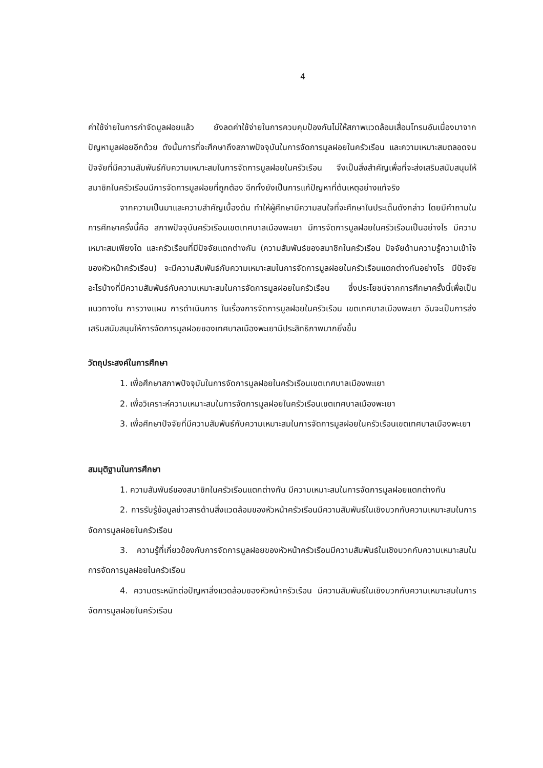4
ค่าใช้จ่ายในการกำจัดมูลฝอยแล้ว ยังลดค่าใช้จ่ายในการควบคุมป้องกันไม่ให้สภาพแวดล้อมเสื่อมโทรมอันเนื่องมาจากปัญหามูลฝอยอีกด้วย ดังนั้นการที่จะศึกษาถึงสภาพปัจจุบันในการจัดการมูลฝอยในครัวเรือน และความเหมาะสมตลอดจนปัจจัยที่มีความสัมพันธ์กับความเหมาะสมในการจัดการมูลฝอยในครัวเรือน จึงเป็นสิ่งสำคัญเพื่อที่จะส่งเสริมสนับสนุนให้สมาชิกในครัวเรือนมีการจัดการมูลฝอยที่ถูกต้อง อีกทั้งยังเป็นการแก้ปัญหาที่ต้นเหตุอย่างแท้จริง
จากความเป็นมาและความสำคัญเบื้องต้น ทำให้ผู้ศึกษามีความสนใจที่จะศึกษาในประเด็นดังกล่าว โดยมีคำถามในการศึกษาครั้งนี้คือ สภาพปัจจุบันครัวเรือนเขตเทศบาลเมืองพะเยา มีการจัดการมูลฝอยในครัวเรือนเป็นอย่างไร มีความเหมาะสมเพียงใด และครัวเรือนที่มีปัจจัยแตกต่างกัน (ความสัมพันธ์ของสมาชิกในครัวเรือน ปัจจัยด้านความรู้ความเข้าใจของหัวหน้าครัวเรือน) จะมีความสัมพันธ์กับความเหมาะสมในการจัดการมูลฝอยในครัวเรือนแตกต่างกันอย่างไร มีปัจจัยอะไรบ้างที่มีความสัมพันธ์กับความเหมาะสมในการจัดการมูลฝอยในครัวเรือน ซึ่งประโยชน์จากการศึกษาครั้งนี้เพื่อเป็นแนวทางใน การวางแผน การดำเนินการ ในเรื่องการจัดการมูลฝอยในครัวเรือน เขตเทศบาลเมืองพะเยา อันจะเป็นการส่งเสริมสนับสนุนให้การจัดการมูลฝอยของเทศบาลเมืองพะเยามีประสิทธิภาพมากยิ่งขึ้น
วัตถุประสงค์ในการศึกษา
1. เพื่อศึกษาสภาพปัจจุบันในการจัดการมูลฝอยในครัวเรือนเขตเทศบาลเมืองพะเยา
2. เพื่อวิเคราะห์ความเหมาะสมในการจัดการมูลฝอยในครัวเรือนเขตเทศบาลเมืองพะเยา
3. เพื่อศึกษาปัจจัยที่มีความสัมพันธ์กับความเหมาะสมในการจัดการมูลฝอยในครัวเรือนเขตเทศบาลเมืองพะเยา
สมมุติฐานในการศึกษา
1. ความสัมพันธ์ของสมาชิกในครัวเรือนแตกต่างกัน มีความเหมาะสมในการจัดการมูลฝอยแตกต่างกัน
2. การรับรู้ข้อมูลข่าวสารด้านสิ่งแวดล้อมของหัวหน้าครัวเรือนมีความสัมพันธ์ในเชิงบวกกับความเหมาะสมในการจัดการมูลฝอยในครัวเรือน
3. ความรู้ที่เกี่ยวข้องกับการจัดการมูลฝอยของหัวหน้าครัวเรือนมีความสัมพันธ์ในเชิงบวกกับความเหมาะสมในการจัดการมูลฝอยในครัวเรือน
4. ความตระหนักต่อปัญหาสิ่งแวดล้อมของหัวหน้าครัวเรือน มีความสัมพันธ์ในเชิงบวกกับความเหมาะสมในการจัดการมูลฝอยในครัวเรือน